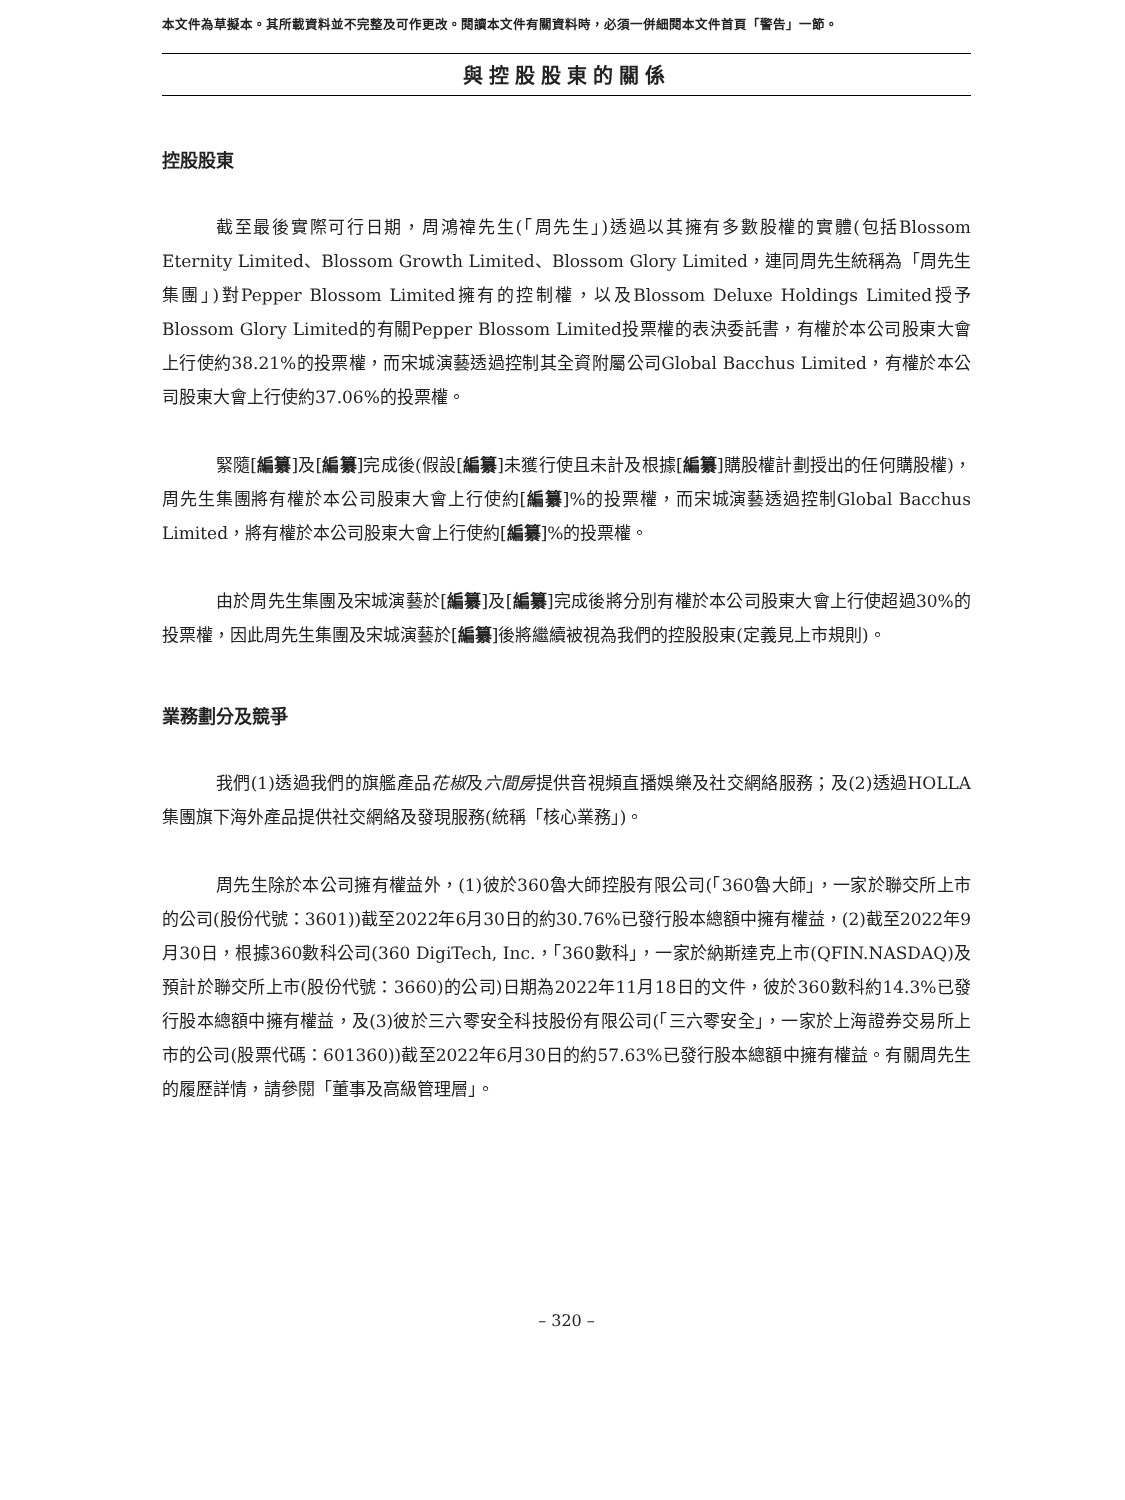本文件為草擬本。其所載資料並不完整及可作更改。閱讀本文件有關資料時，必須一併細閱本文件首頁「警告」一節。
與控股股東的關係
控股股東
截至最後實際可行日期，周鴻禕先生(「周先生」)透過以其擁有多數股權的實體(包括Blossom Eternity Limited、Blossom Growth Limited、Blossom Glory Limited，連同周先生統稱為「周先生集團」)對Pepper Blossom Limited擁有的控制權，以及Blossom Deluxe Holdings Limited授予Blossom Glory Limited的有關Pepper Blossom Limited投票權的表決委託書，有權於本公司股東大會上行使約38.21%的投票權，而宋城演藝透過控制其全資附屬公司Global Bacchus Limited，有權於本公司股東大會上行使約37.06%的投票權。
緊隨[編纂]及[編纂]完成後(假設[編纂]未獲行使且未計及根據[編纂]購股權計劃授出的任何購股權)，周先生集團將有權於本公司股東大會上行使約[編纂]%的投票權，而宋城演藝透過控制Global Bacchus Limited，將有權於本公司股東大會上行使約[編纂]%的投票權。
由於周先生集團及宋城演藝於[編纂]及[編纂]完成後將分別有權於本公司股東大會上行使超過30%的投票權，因此周先生集團及宋城演藝於[編纂]後將繼續被視為我們的控股股東(定義見上市規則)。
業務劃分及競爭
我們(1)透過我們的旗艦產品花椒及六間房提供音視頻直播娛樂及社交網絡服務；及(2)透過HOLLA集團旗下海外產品提供社交網絡及發現服務(統稱「核心業務」)。
周先生除於本公司擁有權益外，(1)彼於360魯大師控股有限公司(「360魯大師」，一家於聯交所上市的公司(股份代號：3601))截至2022年6月30日的約30.76%已發行股本總額中擁有權益，(2)截至2022年9月30日，根據360數科公司(360 DigiTech, Inc.，「360數科」，一家於納斯達克上市(QFIN.NASDAQ)及預計於聯交所上市(股份代號：3660)的公司)日期為2022年11月18日的文件，彼於360數科約14.3%已發行股本總額中擁有權益，及(3)彼於三六零安全科技股份有限公司(「三六零安全」，一家於上海證券交易所上市的公司(股票代碼：601360))截至2022年6月30日的約57.63%已發行股本總額中擁有權益。有關周先生的履歷詳情，請參閱「董事及高級管理層」。
– 320 –